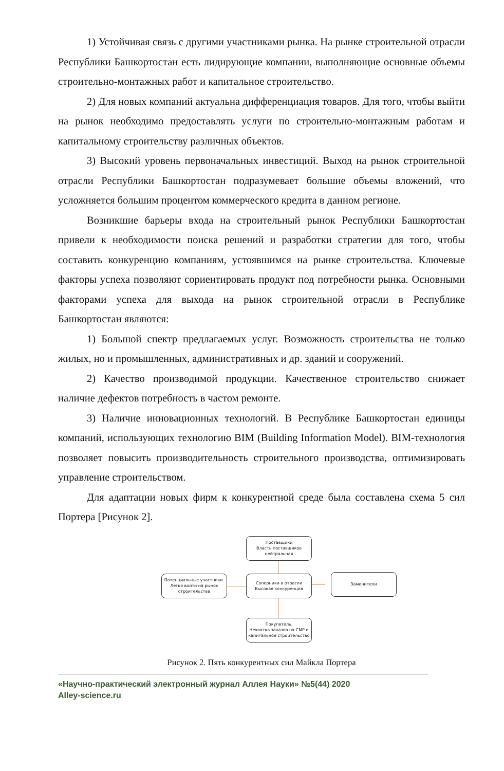1) Устойчивая связь с другими участниками рынка. На рынке строительной отрасли Республики Башкортостан есть лидирующие компании, выполняющие основные объемы строительно-монтажных работ и капитальное строительство.
2) Для новых компаний актуальна дифференциация товаров. Для того, чтобы выйти на рынок необходимо предоставлять услуги по строительно-монтажным работам и капитальному строительству различных объектов.
3) Высокий уровень первоначальных инвестиций. Выход на рынок строительной отрасли Республики Башкортостан подразумевает большие объемы вложений, что усложняется большим процентом коммерческого кредита в данном регионе.
Возникшие барьеры входа на строительный рынок Республики Башкортостан привели к необходимости поиска решений и разработки стратегии для того, чтобы составить конкуренцию компаниям, устоявшимся на рынке строительства. Ключевые факторы успеха позволяют сориентировать продукт под потребности рынка. Основными факторами успеха для выхода на рынок строительной отрасли в Республике Башкортостан являются:
1) Большой спектр предлагаемых услуг. Возможность строительства не только жилых, но и промышленных, административных и др. зданий и сооружений.
2) Качество производимой продукции. Качественное строительство снижает наличие дефектов потребность в частом ремонте.
3) Наличие инновационных технологий. В Республике Башкортостан единицы компаний, использующих технологию BIM (Building Information Model). BIM-технология позволяет повысить производительность строительного производства, оптимизировать управление строительством.
Для адаптации новых фирм к конкурентной среде была составлена схема 5 сил Портера [Рисунок 2].
Поставщики
Власть поставщиков нейтральная
Потенциальные участники. Легко войти на рынок строительства
Соперники в отрасли
Высокая конкуренция
Заменители
Покупатель.
Нехватка заказов на СМР и капитальное строительство
Рисунок 2. Пять конкурентных сил Майкла Портера
«Научно-практический электронный журнал Аллея Науки» №5(44) 2020
Alley-science.ru